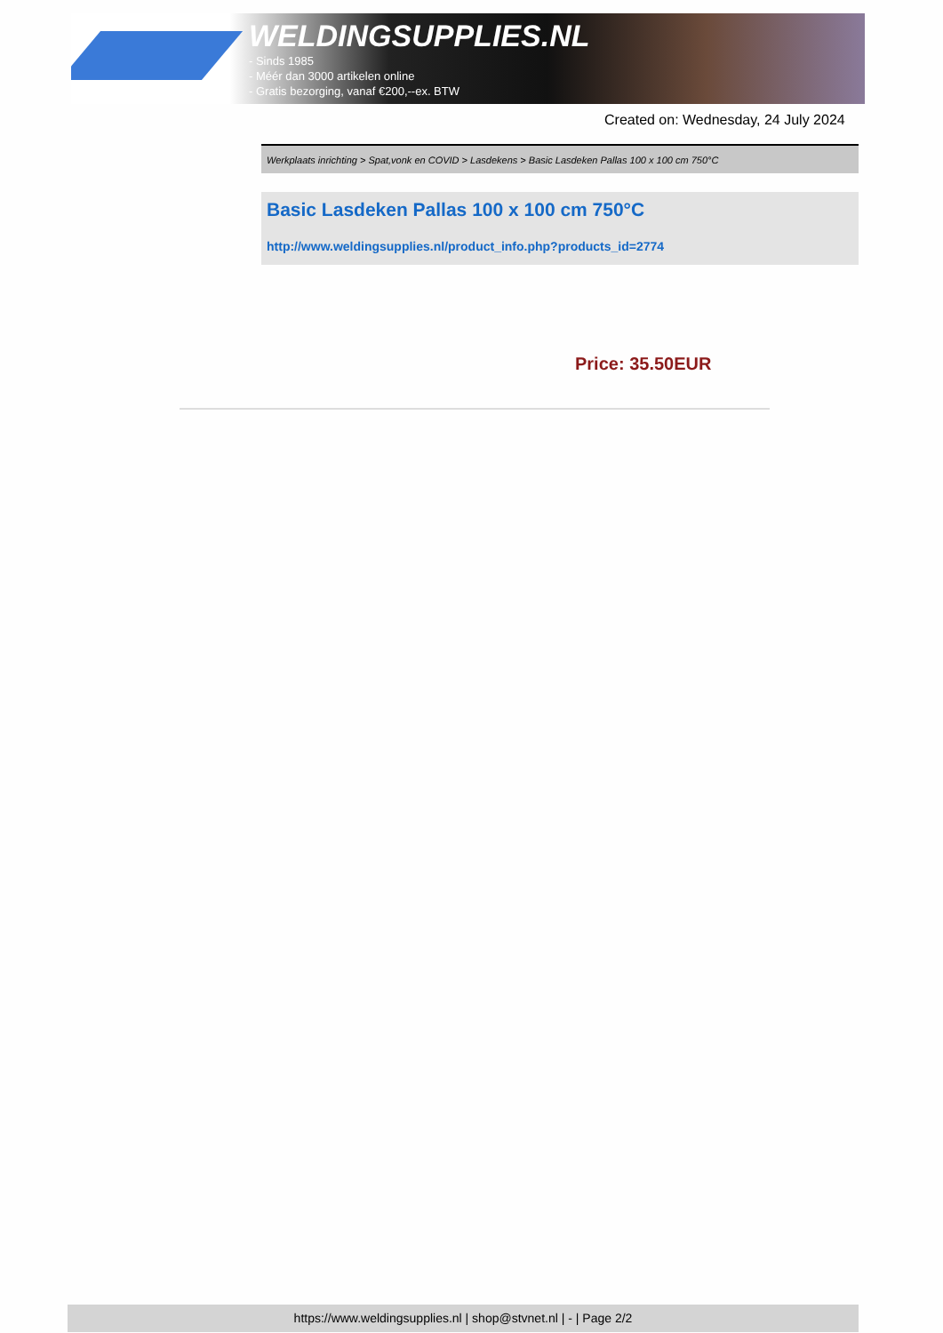WELDINGSUPPLIES.NL
- Sinds 1985
- Méér dan 3000 artikelen online
- Gratis bezorging, vanaf €200,--ex. BTW
Created on: Wednesday, 24 July 2024
Werkplaats inrichting > Spat,vonk en COVID > Lasdekens > Basic Lasdeken Pallas 100 x 100 cm 750°C
Basic Lasdeken Pallas 100 x 100 cm 750°C
http://www.weldingsupplies.nl/product_info.php?products_id=2774
Price: 35.50EUR
https://www.weldingsupplies.nl | shop@stvnet.nl | - | Page 2/2